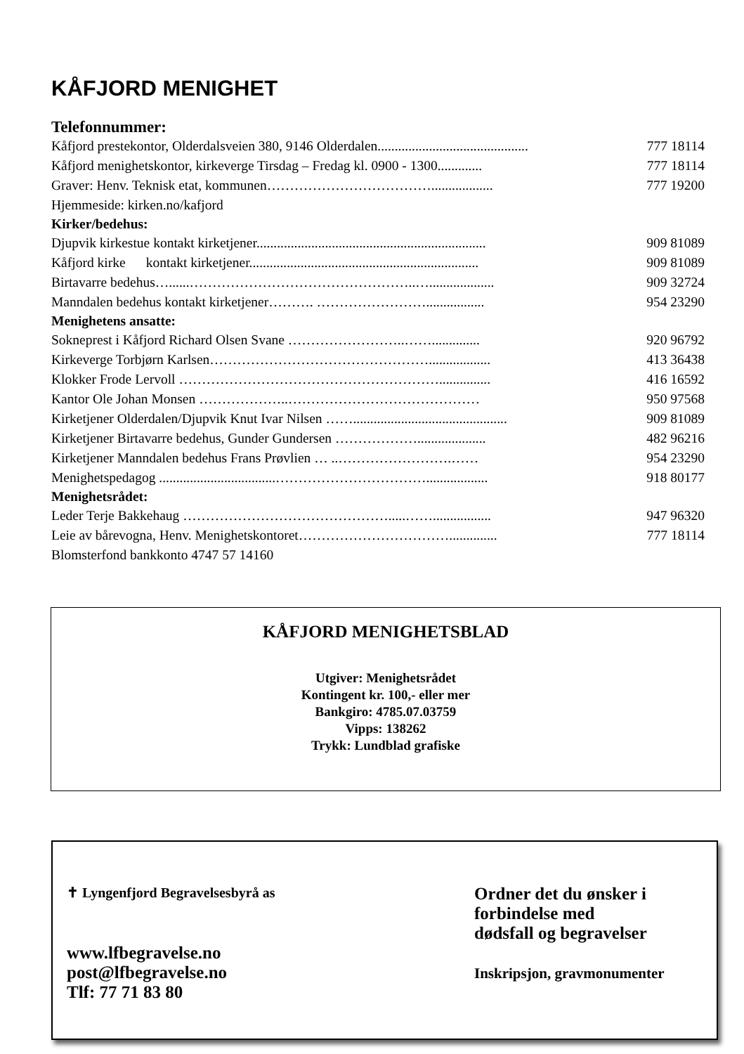KÅFJORD MENIGHET
Telefonnummer:
Kåfjord prestekontor, Olderdalsveien 380, 9146 Olderdalen............................................ 777 18114
Kåfjord menighetskontor, kirkeverge Tirsdag – Fredag kl. 0900 - 1300............. 777 18114
Graver: Henv. Teknisk etat, kommunen……………………………….................. 777 19200
Hjemmeside: kirken.no/kafjord
Kirker/bedehus:
Djupvik kirkestue kontakt kirketjener................................................................... 909 81089
Kåfjord kirke kontakt kirketjener................................................................... 909 81089
Birtavarre bedehus…......…………………………………………..…................... 909 32724
Manndalen bedehus kontakt kirketjener………. ……………………................. 954 23290
Menighetens ansatte:
Sokneprest i Kåfjord Richard Olsen Svane ……………………..…….............. 920 96792
Kirkeverge Torbjørn Karlsen………………………………………….................. 413 36438
Klokker Frode Lervoll …………………………………………………............... 416 16592
Kantor Ole Johan Monsen ………………..…………………………………… 950 97568
Kirketjener Olderdalen/Djupvik Knut Ivar Nilsen ……............................................. 909 81089
Kirketjener Birtavarre bedehus, Gunder Gundersen ……………….................... 482 96216
Kirketjener Manndalen bedehus Frans Prøvlien … ..…………………….…… 954 23290
Menighetspedagog ..................................…………………………….................. 918 80177
Menighetsrådet:
Leder Terje Bakkehaug ……………………………………….....……................. 947 96320
Leie av bårevogna, Henv. Menighetskontoret…………………………….............. 777 18114
Blomsterfond bankkonto 4747 57 14160
KÅFJORD MENIGHETSBLAD
Utgiver: Menighetsrådet
Kontingent kr. 100,- eller mer
Bankgiro: 4785.07.03759
Vipps: 138262
Trykk: Lundblad grafiske
✝ Lyngenfjord Begravelsesbyrå as
www.lfbegravelse.no
post@lfbegravelse.no
Tlf: 77 71 83 80
Ordner det du ønsker i
forbindelse med
dødsfall og begravelser
Inskripsjon, gravmonumenter